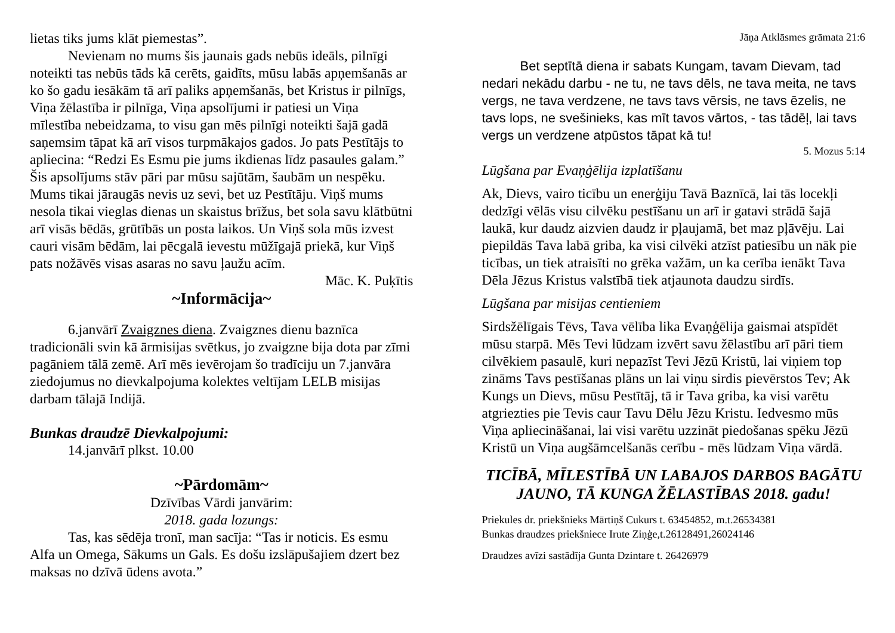lietas tiks jums klāt piemestas”.
Nevienam no mums šis jaunais gads nebūs ideāls, pilnīgi noteikti tas nebūs tāds kā cerēts, gaidīts, mūsu labās apņemšanās ar ko šo gadu iesākām tā arī paliks apņemšanās, bet Kristus ir pilnīgs, Viņa žēlastība ir pilnīga, Viņa apsolījumi ir patiesi un Viņa mīlestība nebeidzama, to visu gan mēs pilnīgi noteikti šajā gadā saņemsim tāpat kā arī visos turpmākajos gados. Jo pats Pestītājs to apliecina: “Redzi Es Esmu pie jums ikdienas līdz pasaules galam.” Šis apsolījums stāv pāri par mūsu sajūtām, šaubām un nespēku. Mums tikai jāraugās nevis uz sevi, bet uz Pestītāju. Viņš mums nesola tikai vieglas dienas un skaistus brīžus, bet sola savu klātbūtni arī visās bēdās, grūtībās un posta laikos. Un Viņš sola mūs izvest cauri visām bēdām, lai pēcgalā ievestu mūžīgajā priekā, kur Viņš pats nožāvēs visas asaras no savu ļaužu acīm.
Māc. K. Puķītis
~Informācija~
6.janvārī Zvaigznes diena. Zvaigznes dienu baznīca tradicionāli svin kā ārmisijas svētkus, jo zvaigzne bija dota par zīmi pagāniem tālā zemē. Arī mēs ievērojam šo tradīciju un 7.janvāra ziedojumus no dievkalpojuma kolektes veltījam LELB misijas darbam tālajā Indijā.
Bunkas draudzē Dievkalpojumi:
14.janvārī plkst. 10.00
~Pārdomām~
Dzīvības Vārdi janvārim:
2018. gada lozungs:
Tas, kas sēdēja tronī, man sacīja: “Tas ir noticis. Es esmu Alfa un Omega, Sākums un Gals. Es došu izslāpušajiem dzert bez maksas no dzīvā ūdens avota.”
Jāņa Atklāsmes grāmata 21:6
Bet septītā diena ir sabats Kungam, tavam Dievam, tad nedari nekādu darbu - ne tu, ne tavs dēls, ne tava meita, ne tavs vergs, ne tava verdzene, ne tavs tavs vērsis, ne tavs ēzelis, ne tavs lops, ne svešinieks, kas mīt tavos vārtos, - tas tādēļ, lai tavs vergs un verdzene atpūstos tāpat kā tu!
5. Mozus 5:14
Lūgšana par Evaņģēlija izplatīšanu
Ak, Dievs, vairo ticību un enerģiju Tavā Baznīcā, lai tās locekļi dedzīgi vēlās visu cilvēku pestīšanu un arī ir gatavi strādā šajā laukā, kur daudz aizvien daudz ir pļaujamā, bet maz pļāvēju. Lai piepildās Tava labā griba, ka visi cilvēki atzīst patiesību un nāk pie ticības, un tiek atraisīti no grēka važām, un ka cerība ienākt Tava Dēla Jēzus Kristus valstībā tiek atjaunota daudzu sirdīs.
Lūgšana par misijas centieniem
Sirdsžēlīgais Tēvs, Tava vēlība lika Evaņģēlija gaismai atspīdēt mūsu starpā. Mēs Tevi lūdzam izvērt savu žēlastību arī pāri tiem cilvēkiem pasaulē, kuri nepazīst Tevi Jēzū Kristū, lai viņiem top zināms Tavs pestīšanas plāns un lai viņu sirdis pievērstos Tev; Ak Kungs un Dievs, mūsu Pestītāj, tā ir Tava griba, ka visi varētu atgriezties pie Tevis caur Tavu Dēlu Jēzu Kristu. Iedvesmo mūs Viņa apliecināšanai, lai visi varētu uzzināt piedošanas spēku Jēzū Kristū un Viņa augšāmcelšanās cerību - mēs lūdzam Viņa vārdā.
TICĪBĀ, MĪLESTĪBĀ UN LABAJOS DARBOS BAGĀTU JAUNO, TĀ KUNGA ŽĒLASTĪBAS 2018. gadu!
Priekules dr. priekšnieks Mārtiņš Cukurs t. 63454852, m.t.26534381
Bunkas draudzes priekšniece Irute Ziņģe,t.26128491,26024146
Draudzes avīzi sastādīja Gunta Dzintare t. 26426979